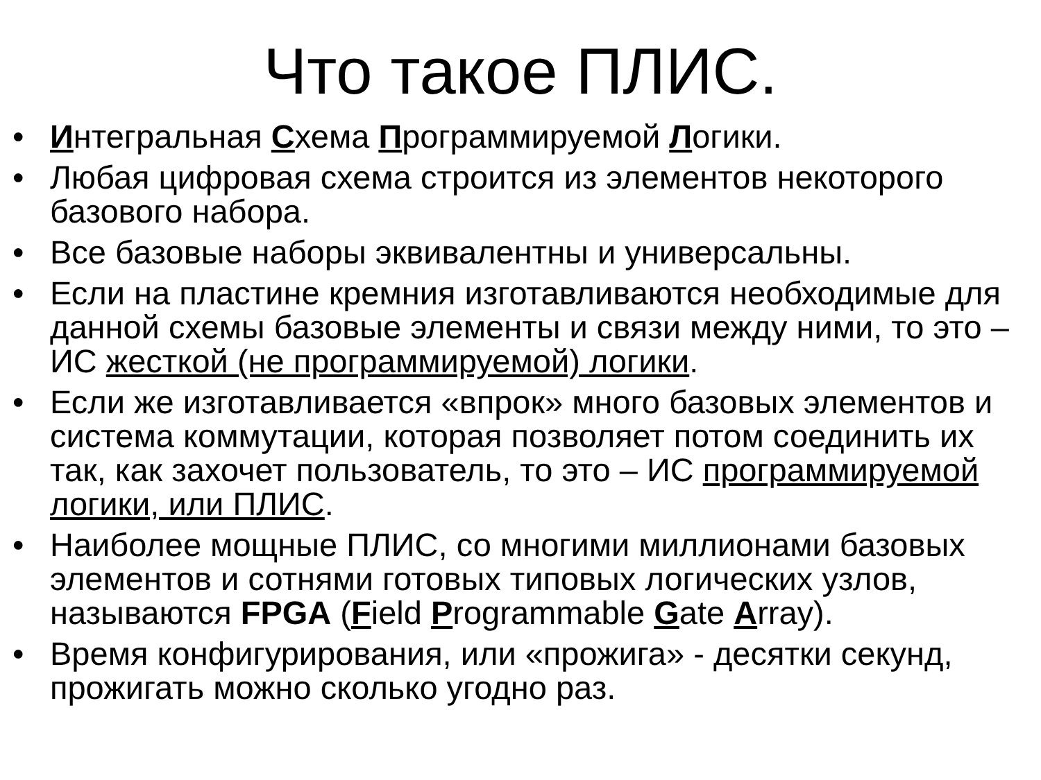Что такое ПЛИС.
• Интегральная Схема Программируемой Логики.
• Любая цифровая схема строится из элементов некоторого базового набора.
• Все базовые наборы эквивалентны и универсальны.
• Если на пластине кремния изготавливаются необходимые для данной схемы базовые элементы и связи между ними, то это – ИС жесткой (не программируемой) логики.
• Если же изготавливается «впрок» много базовых элементов и система коммутации, которая позволяет потом соединить их так, как захочет пользователь, то это – ИС программируемой логики, или ПЛИС.
• Наиболее мощные ПЛИС, со многими миллионами базовых элементов и сотнями готовых типовых логических узлов, называются FPGA (Field Programmable Gate Array).
• Время конфигурирования, или «прожига» - десятки секунд, прожигать можно сколько угодно раз.